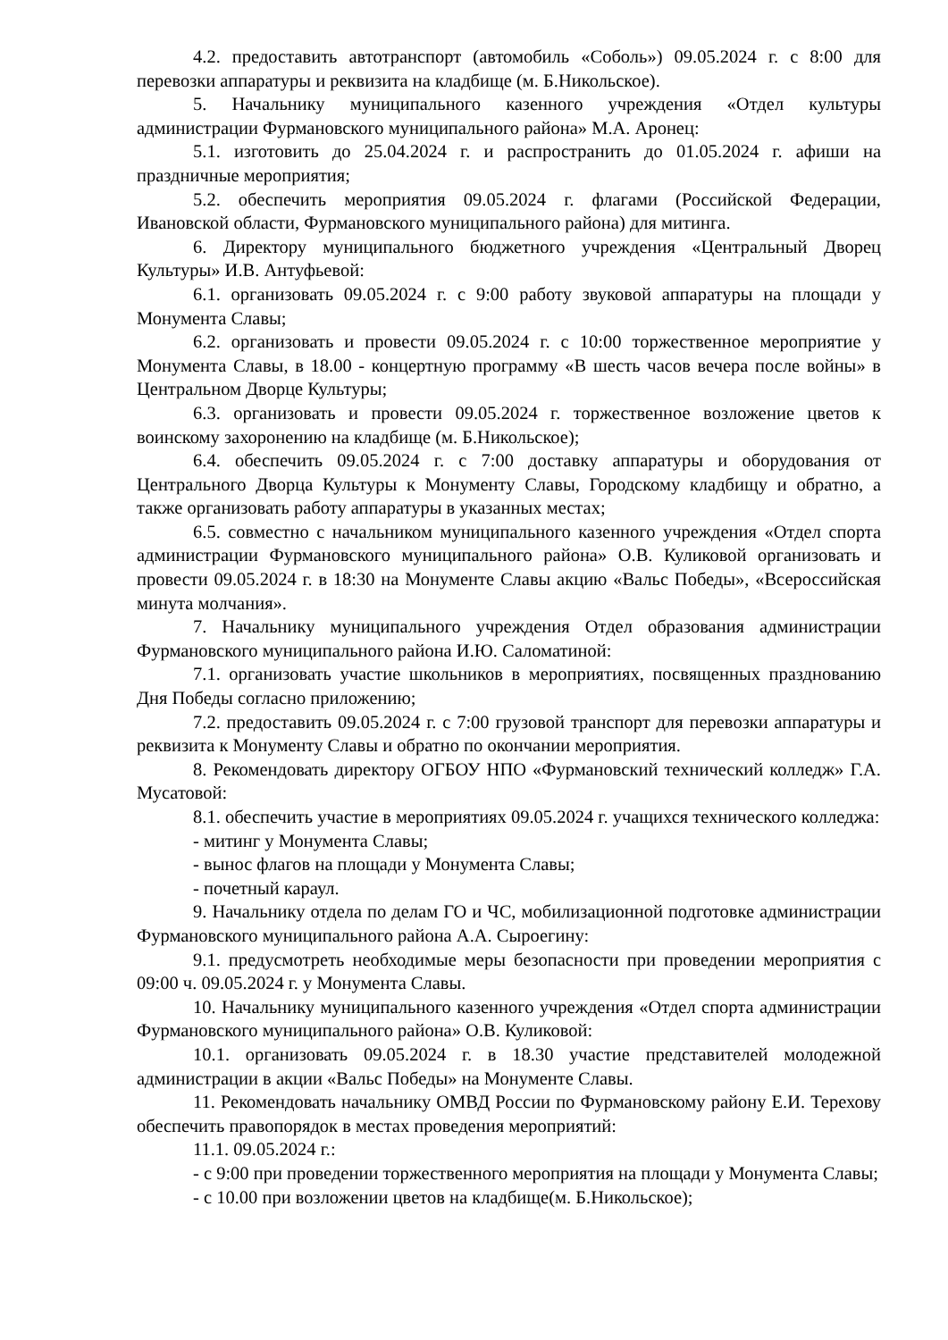4.2. предоставить автотранспорт (автомобиль «Соболь») 09.05.2024 г. с 8:00 для перевозки аппаратуры и реквизита на кладбище (м. Б.Никольское).
5. Начальнику муниципального казенного учреждения «Отдел культуры администрации Фурмановского муниципального района» М.А. Аронец:
5.1. изготовить до 25.04.2024 г. и распространить до 01.05.2024 г. афиши на праздничные мероприятия;
5.2. обеспечить мероприятия 09.05.2024 г. флагами (Российской Федерации, Ивановской области, Фурмановского муниципального района) для митинга.
6. Директору муниципального бюджетного учреждения «Центральный Дворец Культуры» И.В. Антуфьевой:
6.1. организовать 09.05.2024 г. с 9:00 работу звуковой аппаратуры на площади у Монумента Славы;
6.2. организовать и провести 09.05.2024 г. с 10:00 торжественное мероприятие у Монумента Славы, в 18.00 - концертную программу «В шесть часов вечера после войны» в Центральном Дворце Культуры;
6.3. организовать и провести 09.05.2024 г. торжественное возложение цветов к воинскому захоронению на кладбище (м. Б.Никольское);
6.4. обеспечить 09.05.2024 г. с 7:00 доставку аппаратуры и оборудования от Центрального Дворца Культуры к Монументу Славы, Городскому кладбищу и обратно, а также организовать работу аппаратуры в указанных местах;
6.5. совместно с начальником муниципального казенного учреждения «Отдел спорта администрации Фурмановского муниципального района» О.В. Куликовой организовать и провести 09.05.2024 г. в 18:30 на Монументе Славы акцию «Вальс Победы», «Всероссийская минута молчания».
7. Начальнику муниципального учреждения Отдел образования администрации Фурмановского муниципального района И.Ю. Саломатиной:
7.1. организовать участие школьников в мероприятиях, посвященных празднованию Дня Победы согласно приложению;
7.2. предоставить 09.05.2024 г. с 7:00 грузовой транспорт для перевозки аппаратуры и реквизита к Монументу Славы и обратно по окончании мероприятия.
8. Рекомендовать директору ОГБОУ НПО «Фурмановский технический колледж» Г.А. Мусатовой:
8.1. обеспечить участие в мероприятиях 09.05.2024 г. учащихся технического колледжа:
- митинг у Монумента Славы;
- вынос флагов на площади у Монумента Славы;
- почетный караул.
9. Начальнику отдела по делам ГО и ЧС, мобилизационной подготовке администрации Фурмановского муниципального района А.А. Сыроегину:
9.1. предусмотреть необходимые меры безопасности при проведении мероприятия с 09:00 ч. 09.05.2024 г. у Монумента Славы.
10. Начальнику муниципального казенного учреждения «Отдел спорта администрации Фурмановского муниципального района» О.В. Куликовой:
10.1. организовать 09.05.2024 г. в 18.30 участие представителей молодежной администрации в акции «Вальс Победы» на Монументе Славы.
11. Рекомендовать начальнику ОМВД России по Фурмановскому району Е.И. Терехову обеспечить правопорядок в местах проведения мероприятий:
11.1. 09.05.2024 г.:
- с 9:00 при проведении торжественного мероприятия на площади у Монумента Славы;
- с 10.00 при возложении цветов на кладбище(м. Б.Никольское);